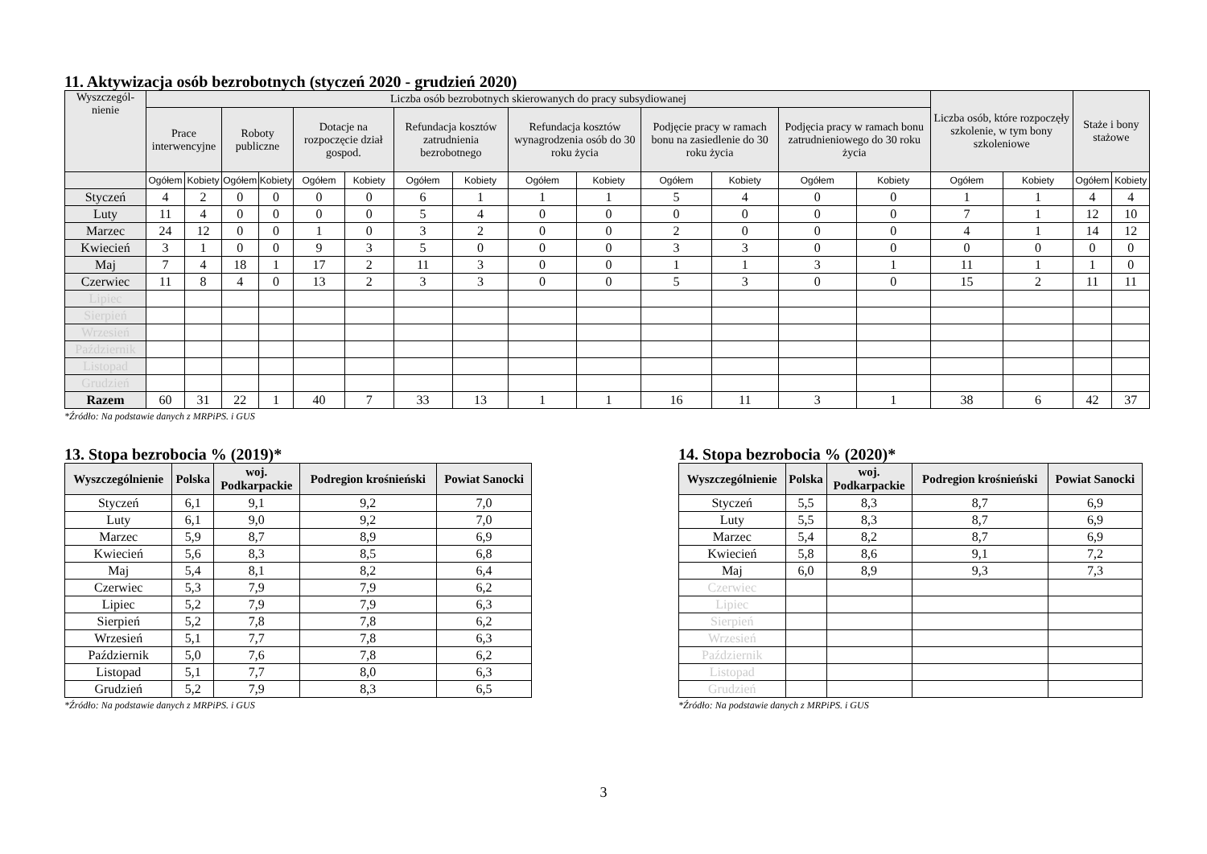11. Aktywizacja osób bezrobotnych (styczeń 2020 - grudzień 2020)
| Wyszczegól- nienie | Liczba osób bezrobotnych skierowanych do pracy subsydiowanej | | | | | | | | | | | | | | Liczba osób, które rozpoczęły szkolenie, w tym bony szkoleniowe | | Staże i bony stażowe | |
| --- | --- | --- | --- | --- | --- | --- | --- | --- | --- | --- | --- | --- | --- | --- | --- | --- | --- | --- |
| | Prace interwencyjne | | Roboty publiczne | | Dotacje na rozpoczęcie dział gospod. | | Refundacja kosztów zatrudnienia bezrobotnego | | Refundacja kosztów wynagrodzenia osób do 30 roku życia | | Podjęcie pracy w ramach bonu na zasiedlenie do 30 roku życia | | Podjęcia pracy w ramach bonu zatrudnieniowego do 30 roku życia | | | | | |
| | Ogółem | Kobiety | Ogółem | Kobiety | Ogółem | Kobiety | Ogółem | Kobiety | Ogółem | Kobiety | Ogółem | Kobiety | Ogółem | Kobiety | Ogółem | Kobiety | Ogółem | Kobiety |
| Styczeń | 4 | 2 | 0 | 0 | 0 | 0 | 6 | 1 | 1 | 1 | 5 | 4 | 0 | 0 | 1 | 1 | 4 | 4 |
| Luty | 11 | 4 | 0 | 0 | 0 | 0 | 5 | 4 | 0 | 0 | 0 | 0 | 0 | 0 | 7 | 1 | 12 | 10 |
| Marzec | 24 | 12 | 0 | 0 | 1 | 0 | 3 | 2 | 0 | 0 | 2 | 0 | 0 | 0 | 4 | 1 | 14 | 12 |
| Kwiecień | 3 | 1 | 0 | 0 | 9 | 3 | 5 | 0 | 0 | 0 | 3 | 3 | 0 | 0 | 0 | 0 | 0 | 0 |
| Maj | 7 | 4 | 18 | 1 | 17 | 2 | 11 | 3 | 0 | 0 | 1 | 1 | 3 | 1 | 11 | 1 | 1 | 0 |
| Czerwiec | 11 | 8 | 4 | 0 | 13 | 2 | 3 | 3 | 0 | 0 | 5 | 3 | 0 | 0 | 15 | 2 | 11 | 11 |
| Lipiec | | | | | | | | | | | | | | | | | | |
| Sierpień | | | | | | | | | | | | | | | | | | |
| Wrzesień | | | | | | | | | | | | | | | | | | |
| Październik | | | | | | | | | | | | | | | | | | |
| Listopad | | | | | | | | | | | | | | | | | | |
| Grudzień | | | | | | | | | | | | | | | | | | |
| Razem | 60 | 31 | 22 | 1 | 40 | 7 | 33 | 13 | 1 | 1 | 16 | 11 | 3 | 1 | 38 | 6 | 42 | 37 |
*Źródło: Na podstawie danych z MRPiPS. i GUS
13. Stopa bezrobocia % (2019)*
| Wyszczególnienie | Polska | woj. Podkarpackie | Podregion krośnieński | Powiat Sanocki |
| --- | --- | --- | --- | --- |
| Styczeń | 6,1 | 9,1 | 9,2 | 7,0 |
| Luty | 6,1 | 9,0 | 9,2 | 7,0 |
| Marzec | 5,9 | 8,7 | 8,9 | 6,9 |
| Kwiecień | 5,6 | 8,3 | 8,5 | 6,8 |
| Maj | 5,4 | 8,1 | 8,2 | 6,4 |
| Czerwiec | 5,3 | 7,9 | 7,9 | 6,2 |
| Lipiec | 5,2 | 7,9 | 7,9 | 6,3 |
| Sierpień | 5,2 | 7,8 | 7,8 | 6,2 |
| Wrzesień | 5,1 | 7,7 | 7,8 | 6,3 |
| Październik | 5,0 | 7,6 | 7,8 | 6,2 |
| Listopad | 5,1 | 7,7 | 8,0 | 6,3 |
| Grudzień | 5,2 | 7,9 | 8,3 | 6,5 |
*Źródło: Na podstawie danych z MRPiPS. i GUS
14. Stopa bezrobocia % (2020)*
| Wyszczególnienie | Polska | woj. Podkarpackie | Podregion krośnieński | Powiat Sanocki |
| --- | --- | --- | --- | --- |
| Styczeń | 5,5 | 8,3 | 8,7 | 6,9 |
| Luty | 5,5 | 8,3 | 8,7 | 6,9 |
| Marzec | 5,4 | 8,2 | 8,7 | 6,9 |
| Kwiecień | 5,8 | 8,6 | 9,1 | 7,2 |
| Maj | 6,0 | 8,9 | 9,3 | 7,3 |
| Czerwiec | | | | |
| Lipiec | | | | |
| Sierpień | | | | |
| Wrzesień | | | | |
| Październik | | | | |
| Listopad | | | | |
| Grudzień | | | | |
*Źródło: Na podstawie danych z MRPiPS. i GUS
3